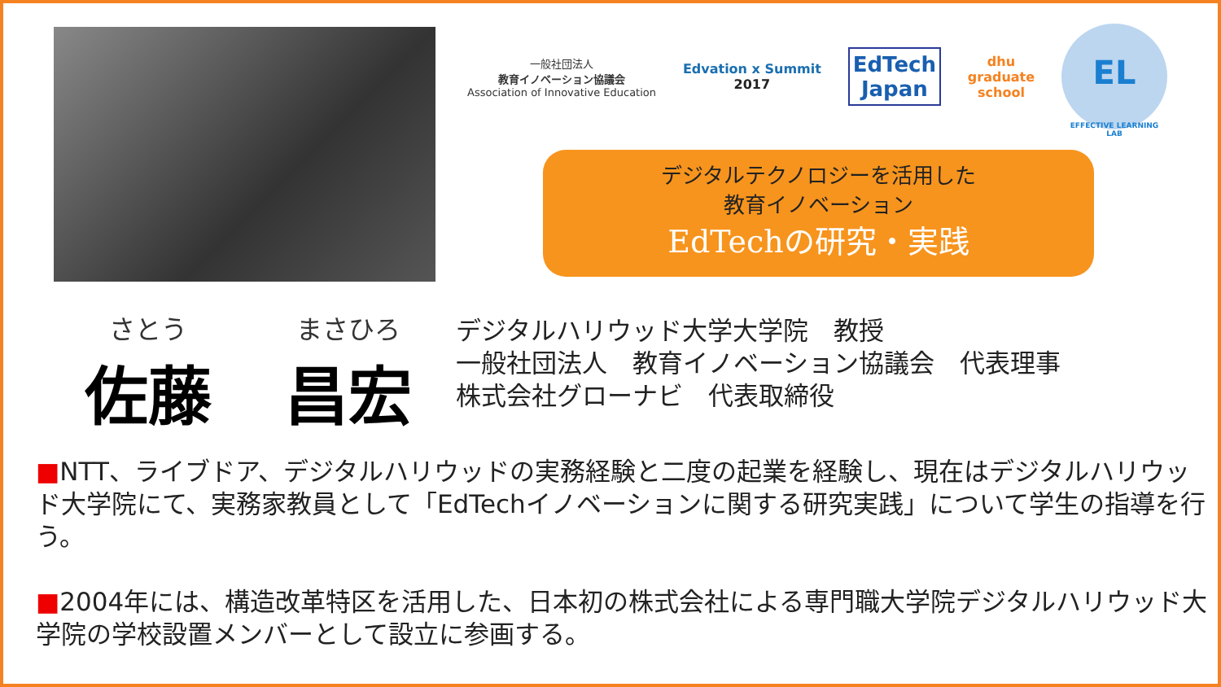一般社団法人
教育イノベーション協議会
Association of Innovative Education
Edvation x Summit
2017
EdTech
Japan
dhu
graduate
school
EL
EFFECTIVE LEARNING LAB
デジタルテクノロジーを活用した
教育イノベーション
EdTechの研究・実践
さとう
佐藤
まさひろ
昌宏
デジタルハリウッド大学大学院　教授
一般社団法人　教育イノベーション協議会　代表理事
株式会社グローナビ　代表取締役
■NTT、ライブドア、デジタルハリウッドの実務経験と二度の起業を経験し、現在はデジタルハリウッド大学院にて、実務家教員として「EdTechイノベーションに関する研究実践」について学生の指導を行う。
■2004年には、構造改革特区を活用した、日本初の株式会社による専門職大学院デジタルハリウッド大学院の学校設置メンバーとして設立に参画する。